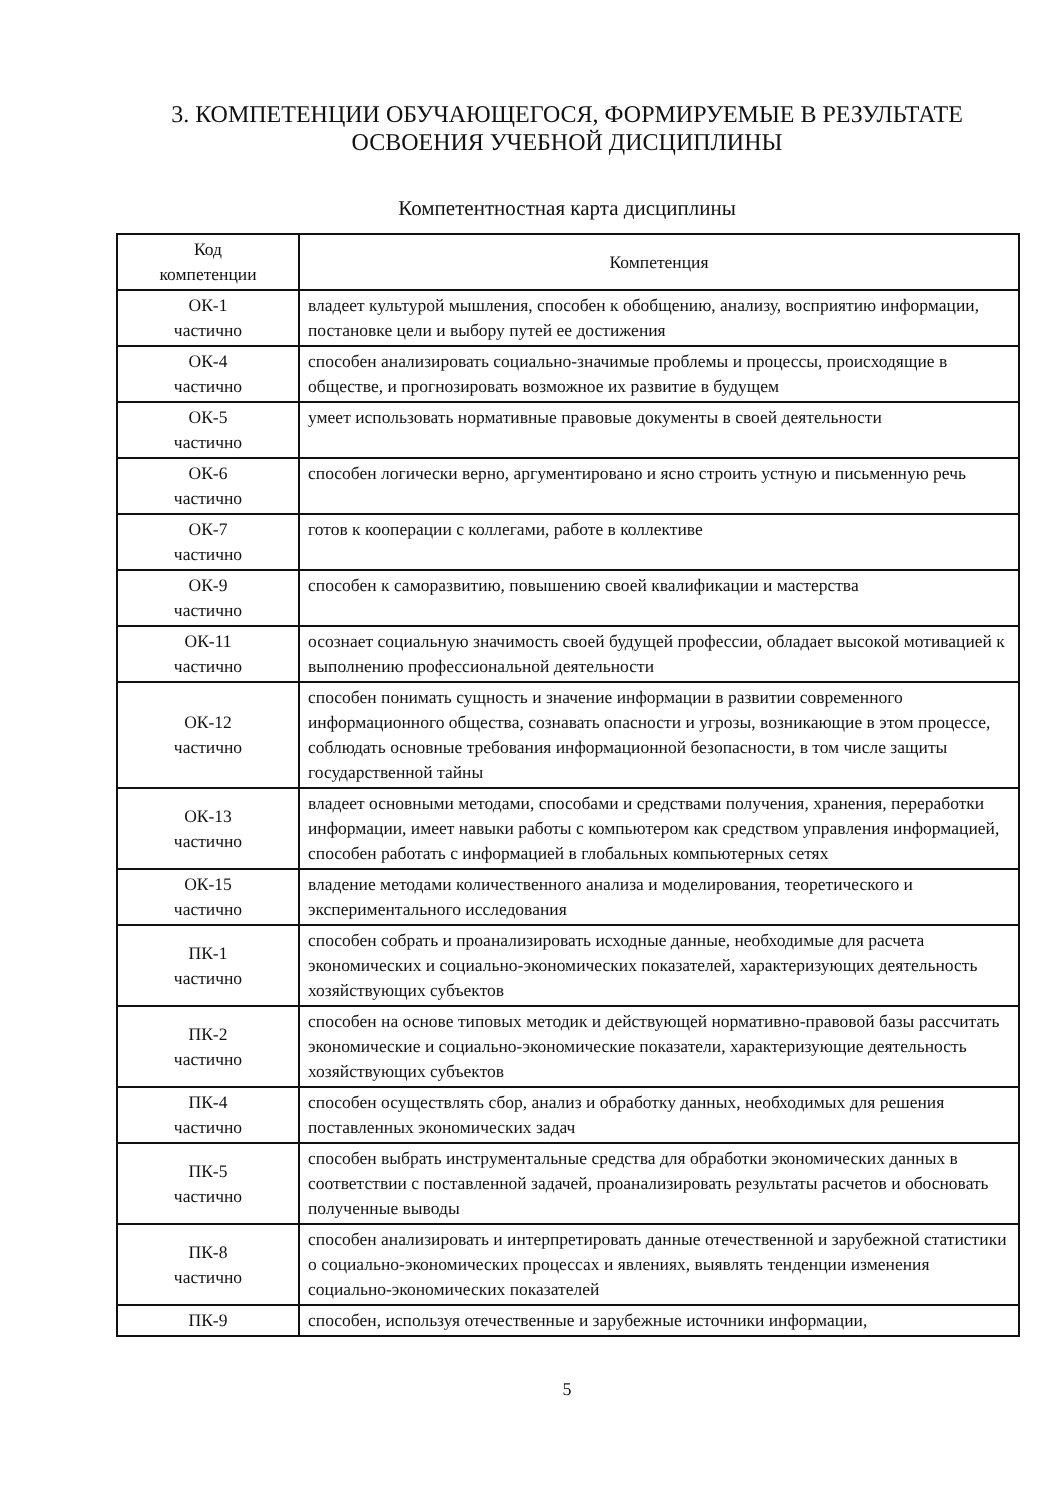3. КОМПЕТЕНЦИИ ОБУЧАЮЩЕГОСЯ, ФОРМИРУЕМЫЕ В РЕЗУЛЬТАТЕ
ОСВОЕНИЯ УЧЕБНОЙ ДИСЦИПЛИНЫ
Компетентностная карта дисциплины
| Код компетенции | Компетенция |
| --- | --- |
| ОК-1 частично | владеет культурой мышления, способен к обобщению, анализу, восприятию информации, постановке цели и выбору путей ее достижения |
| ОК-4 частично | способен анализировать социально-значимые проблемы и процессы, происходящие в обществе, и прогнозировать возможное их развитие в будущем |
| ОК-5 частично | умеет использовать нормативные правовые документы в своей деятельности |
| ОК-6 частично | способен логически верно, аргументировано и ясно строить устную и письменную речь |
| ОК-7 частично | готов к кооперации с коллегами, работе в коллективе |
| ОК-9 частично | способен к саморазвитию, повышению своей квалификации и мастерства |
| ОК-11 частично | осознает социальную значимость своей будущей профессии, обладает высокой мотивацией к выполнению профессиональной деятельности |
| ОК-12 частично | способен понимать сущность и значение информации в развитии современного информационного общества, сознавать опасности и угрозы, возникающие в этом процессе, соблюдать основные требования информационной безопасности, в том числе защиты государственной тайны |
| ОК-13 частично | владеет основными методами, способами и средствами получения, хранения, переработки информации, имеет навыки работы с компьютером как средством управления информацией, способен работать с информацией в глобальных компьютерных сетях |
| ОК-15 частично | владение методами количественного анализа и моделирования, теоретического и экспериментального исследования |
| ПК-1 частично | способен собрать и проанализировать исходные данные, необходимые для расчета экономических и социально-экономических показателей, характеризующих деятельность хозяйствующих субъектов |
| ПК-2 частично | способен на основе типовых методик и действующей нормативно-правовой базы рассчитать экономические и социально-экономические показатели, характеризующие деятельность хозяйствующих субъектов |
| ПК-4 частично | способен осуществлять сбор, анализ и обработку данных, необходимых для решения поставленных экономических задач |
| ПК-5 частично | способен выбрать инструментальные средства для обработки экономических данных в соответствии с поставленной задачей, проанализировать результаты расчетов и обосновать полученные выводы |
| ПК-8 частично | способен анализировать и интерпретировать данные отечественной и зарубежной статистики о социально-экономических процессах и явлениях, выявлять тенденции изменения социально-экономических показателей |
| ПК-9 | способен, используя отечественные и зарубежные источники информации, |
5